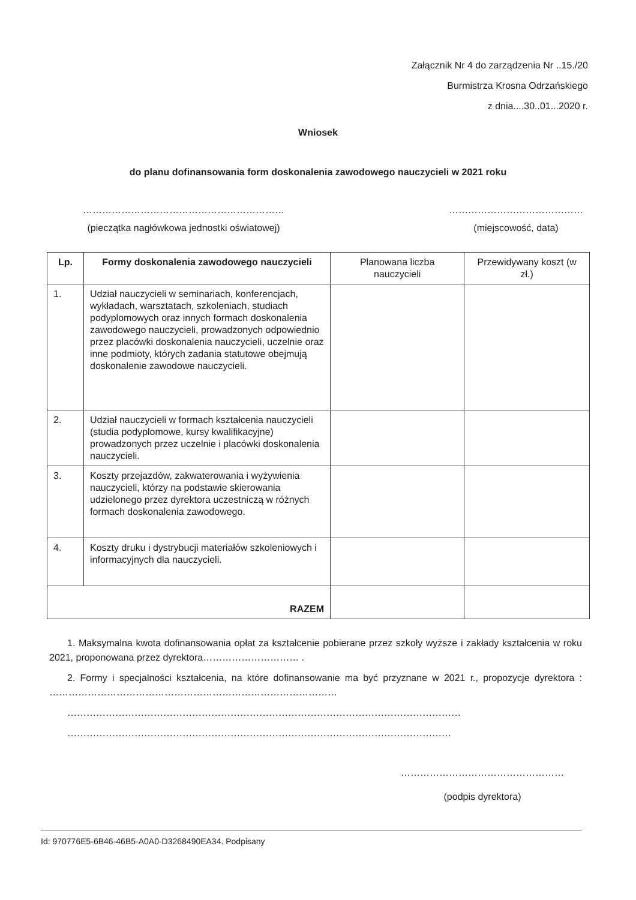Załącznik Nr 4 do zarządzenia Nr ..15./20
Burmistrza Krosna Odrzańskiego
z dnia....30..01...2020 r.
Wniosek
do planu dofinansowania form doskonalenia zawodowego nauczycieli w 2021 roku
………………………………………………………
(pieczątka nagłówkowa jednostki oświatowej)
……………………………………
(miejscowość, data)
| Lp. | Formy doskonalenia zawodowego nauczycieli | Planowana liczba nauczycieli | Przewidywany koszt (w zł.) |
| --- | --- | --- | --- |
| 1. | Udział nauczycieli w seminariach, konferencjach, wykładach, warsztatach, szkoleniach, studiach podyplomowych oraz innych formach doskonalenia zawodowego nauczycieli, prowadzonych odpowiednio przez placówki doskonalenia nauczycieli, uczelnie oraz inne podmioty, których zadania statutowe obejmują doskonalenie zawodowe nauczycieli. | | |
| 2. | Udział nauczycieli w formach kształcenia nauczycieli (studia podyplomowe, kursy kwalifikacyjne) prowadzonych przez uczelnie i placówki doskonalenia nauczycieli. | | |
| 3. | Koszty przejazdów, zakwaterowania i wyżywienia nauczycieli, którzy na podstawie skierowania udzielonego przez dyrektora uczestniczą w różnych formach doskonalenia zawodowego. | | |
| 4. | Koszty druku i dystrybucji materiałów szkoleniowych i informacyjnych dla nauczycieli. | | |
| RAZEM | | | |
1. Maksymalna kwota dofinansowania opłat za kształcenie pobierane przez szkoły wyższe i zakłady kształcenia w roku 2021, proponowana przez dyrektora………………………… .
2. Formy i specjalności kształcenia, na które dofinansowanie ma być przyznane w 2021 r., propozycje dyrektora : ………………………………………………………………………………
……………………………………………………………………………………………………………
…………………………………………………………………………………………………………
……………………………………………
(podpis dyrektora)
Id: 970776E5-6B46-46B5-A0A0-D3268490EA34. Podpisany